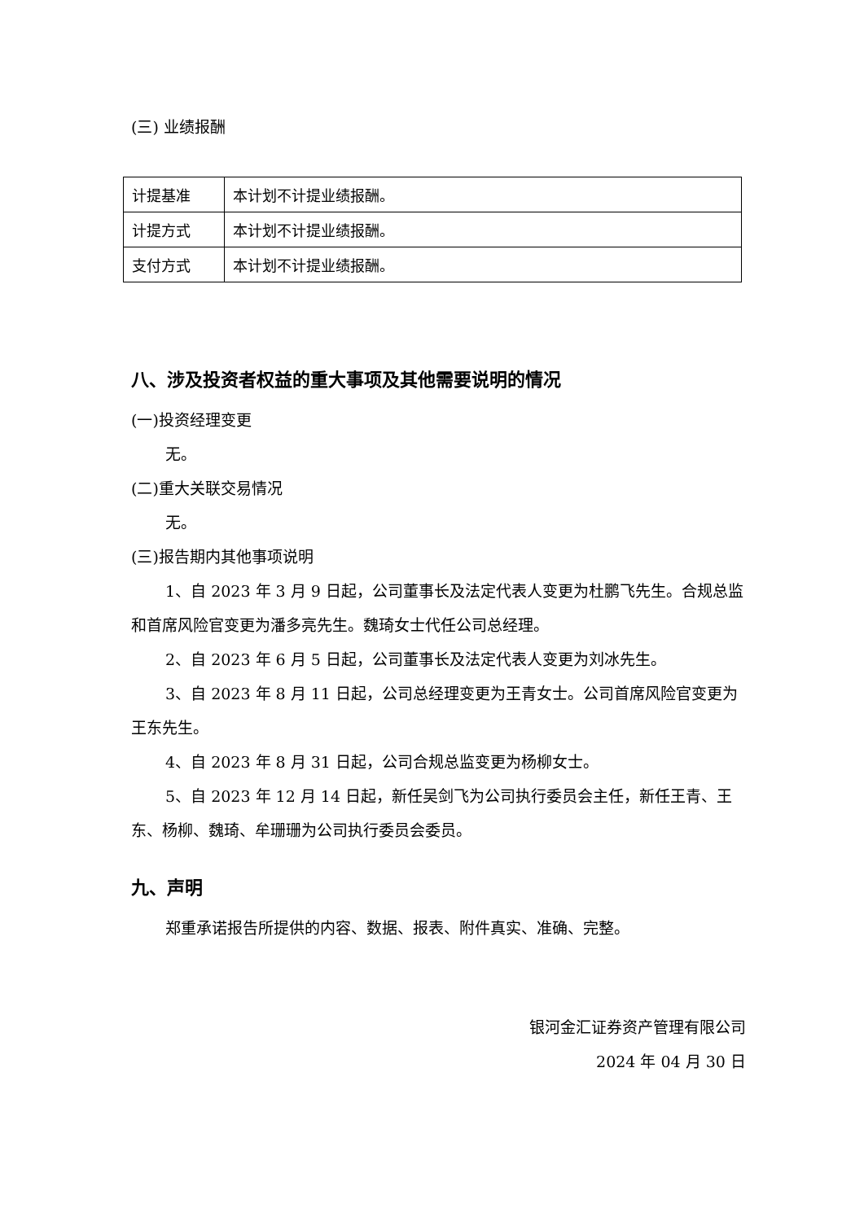(三) 业绩报酬
| 计提基准 | 本计划不计提业绩报酬。 |
| 计提方式 | 本计划不计提业绩报酬。 |
| 支付方式 | 本计划不计提业绩报酬。 |
八、涉及投资者权益的重大事项及其他需要说明的情况
(一)投资经理变更
无。
(二)重大关联交易情况
无。
(三)报告期内其他事项说明
1、自 2023 年 3 月 9 日起，公司董事长及法定代表人变更为杜鹏飞先生。合规总监和首席风险官变更为潘多亮先生。魏琦女士代任公司总经理。
2、自 2023 年 6 月 5 日起，公司董事长及法定代表人变更为刘冰先生。
3、自 2023 年 8 月 11 日起，公司总经理变更为王青女士。公司首席风险官变更为王东先生。
4、自 2023 年 8 月 31 日起，公司合规总监变更为杨柳女士。
5、自 2023 年 12 月 14 日起，新任吴剑飞为公司执行委员会主任，新任王青、王东、杨柳、魏琦、牟珊珊为公司执行委员会委员。
九、声明
郑重承诺报告所提供的内容、数据、报表、附件真实、准确、完整。
银河金汇证券资产管理有限公司
2024 年 04 月 30 日